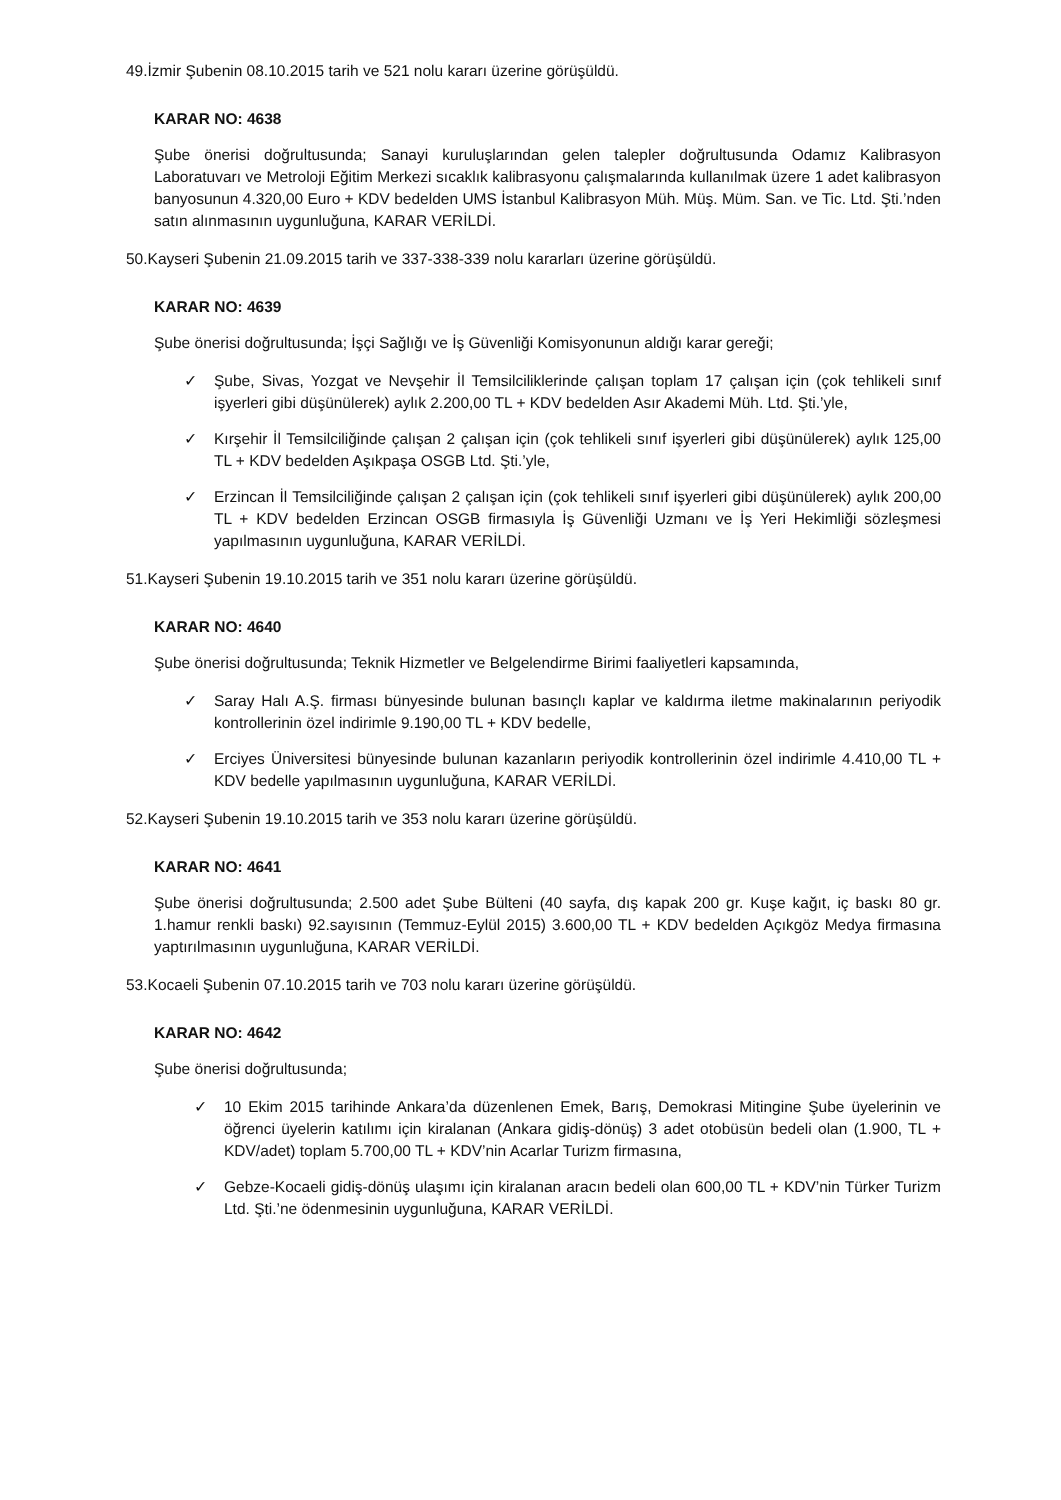49.İzmir Şubenin 08.10.2015 tarih ve 521 nolu kararı üzerine görüşüldü.
KARAR NO: 4638
Şube önerisi doğrultusunda; Sanayi kuruluşlarından gelen talepler doğrultusunda Odamız Kalibrasyon Laboratuvarı ve Metroloji Eğitim Merkezi sıcaklık kalibrasyonu çalışmalarında kullanılmak üzere 1 adet kalibrasyon banyosunun 4.320,00 Euro + KDV bedelden UMS İstanbul Kalibrasyon Müh. Müş. Müm. San. ve Tic. Ltd. Şti.’nden satın alınmasının uygunluğuna, KARAR VERİLDİ.
50.Kayseri Şubenin 21.09.2015 tarih ve 337-338-339 nolu kararları üzerine görüşüldü.
KARAR NO: 4639
Şube önerisi doğrultusunda; İşçi Sağlığı ve İş Güvenliği Komisyonunun aldığı karar gereği;
✓ Şube, Sivas, Yozgat ve Nevşehir İl Temsilciliklerinde çalışan toplam 17 çalışan için (çok tehlikeli sınıf işyerleri gibi düşünülerek) aylık 2.200,00 TL + KDV bedelden Asır Akademi Müh. Ltd. Şti.’yle,
✓ Kırşehir İl Temsilciliğinde çalışan 2 çalışan için (çok tehlikeli sınıf işyerleri gibi düşünülerek) aylık 125,00 TL + KDV bedelden Aşıkpaşa OSGB Ltd. Şti.’yle,
✓ Erzincan İl Temsilciliğinde çalışan 2 çalışan için (çok tehlikeli sınıf işyerleri gibi düşünülerek) aylık 200,00 TL + KDV bedelden Erzincan OSGB firmasıyla İş Güvenliği Uzmanı ve İş Yeri Hekimliği sözleşmesi yapılmasının uygunluğuna, KARAR VERİLDİ.
51.Kayseri Şubenin 19.10.2015 tarih ve 351 nolu kararı üzerine görüşüldü.
KARAR NO: 4640
Şube önerisi doğrultusunda; Teknik Hizmetler ve Belgelendirme Birimi faaliyetleri kapsamında,
✓ Saray Halı A.Ş. firması bünyesinde bulunan basınçlı kaplar ve kaldırma iletme makinalarının periyodik kontrollerinin özel indirimle 9.190,00 TL + KDV bedelle,
✓ Erciyes Üniversitesi bünyesinde bulunan kazanların periyodik kontrollerinin özel indirimle 4.410,00 TL + KDV bedelle yapılmasının uygunluğuna, KARAR VERİLDİ.
52.Kayseri Şubenin 19.10.2015 tarih ve 353 nolu kararı üzerine görüşüldü.
KARAR NO: 4641
Şube önerisi doğrultusunda; 2.500 adet Şube Bülteni (40 sayfa, dış kapak 200 gr. Kuşe kağıt, iç baskı 80 gr. 1.hamur renkli baskı) 92.sayısının (Temmuz-Eylül 2015) 3.600,00 TL + KDV bedelden Açıkgöz Medya firmasına yaptırılmasının uygunluğuna, KARAR VERİLDİ.
53.Kocaeli Şubenin 07.10.2015 tarih ve 703 nolu kararı üzerine görüşüldü.
KARAR NO: 4642
Şube önerisi doğrultusunda;
✓ 10 Ekim 2015 tarihinde Ankara’da düzenlenen Emek, Barış, Demokrasi Mitingine Şube üyelerinin ve öğrenci üyelerin katılımı için kiralanan (Ankara gidiş-dönüş) 3 adet otobüsün bedeli olan (1.900, TL + KDV/adet) toplam 5.700,00 TL + KDV’nin Acarlar Turizm firmasına,
✓ Gebze-Kocaeli gidiş-dönüş ulaşımı için kiralanan aracın bedeli olan 600,00 TL + KDV’nin Türker Turizm Ltd. Şti.’ne ödenmesinin uygunluğuna, KARAR VERİLDİ.